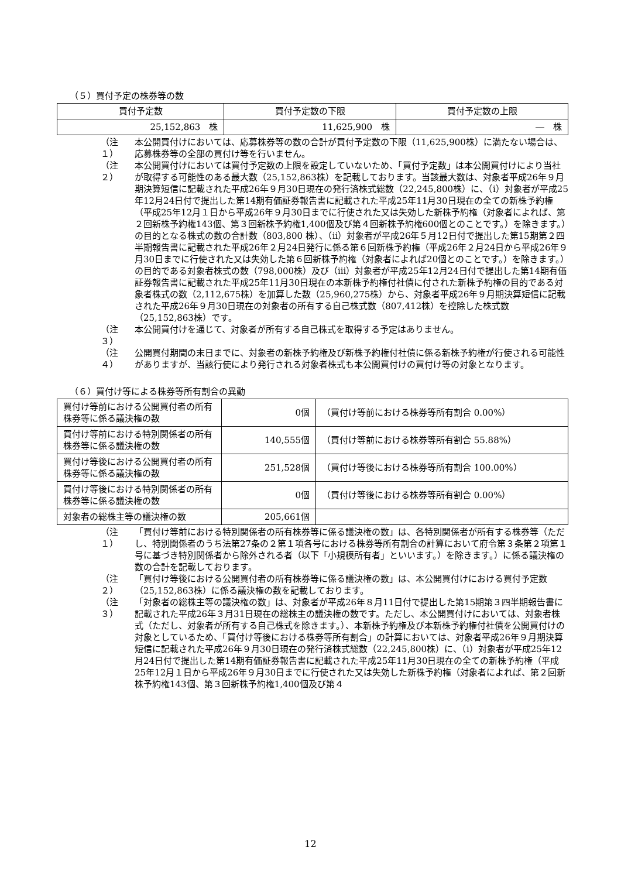（５）買付予定の株券等の数
| 買付予定数 | 買付予定数の下限 | 買付予定数の上限 |
| --- | --- | --- |
| 25,152,863 株 | 11,625,900 株 | ― 株 |
（注１） 本公開買付けにおいては、応募株券等の数の合計が買付予定数の下限（11,625,900株）に満たない場合は、応募株券等の全部の買付け等を行いません。
（注２） 本公開買付けにおいては買付予定数の上限を設定していないため、「買付予定数」は本公開買付けにより当社が取得する可能性のある最大数（25,152,863株）を記載しております。当該最大数は、対象者平成26年９月期決算短信に記載された平成26年９月30日現在の発行済株式総数（22,245,800株）に、（i）対象者が平成25年12月24日付で提出した第14期有価証券報告書に記載された平成25年11月30日現在の全ての新株予約権（平成25年12月１日から平成26年９月30日までに行使された又は失効した新株予約権（対象者によれば、第２回新株予約権143個、第３回新株予約権1,400個及び第４回新株予約権600個とのことです。）を除きます。）の目的となる株式の数の合計数（803,800 株）、（ii）対象者が平成26年５月12日付で提出した第15期第２四半期報告書に記載された平成26年２月24日発行に係る第６回新株予約権（平成26年２月24日から平成26年９月30日までに行使された又は失効した第６回新株予約権（対象者によれば20個とのことです。）を除きます。）の目的である対象者株式の数（798,000株）及び（iii）対象者が平成25年12月24日付で提出した第14期有価証券報告書に記載された平成25年11月30日現在の本新株予約権付社債に付された新株予約権の目的である対象者株式の数（2,112,675株）を加算した数（25,960,275株）から、対象者平成26年９月期決算短信に記載された平成26年９月30日現在の対象者の所有する自己株式数（807,412株）を控除した株式数（25,152,863株）です。
（注３） 本公開買付けを通じて、対象者が所有する自己株式を取得する予定はありません。
（注４） 公開買付期間の末日までに、対象者の新株予約権及び新株予約権付社債に係る新株予約権が行使される可能性がありますが、当該行使により発行される対象者株式も本公開買付けの買付け等の対象となります。
（６）買付け等による株券等所有割合の異動
| 買付け等前における公開買付者の所有株券等に係る議決権の数 | 0個 | （買付け等前における株券等所有割合 0.00%） |
| 買付け等前における特別関係者の所有株券等に係る議決権の数 | 140,555個 | （買付け等前における株券等所有割合 55.88%） |
| 買付け等後における公開買付者の所有株券等に係る議決権の数 | 251,528個 | （買付け等後における株券等所有割合 100.00%） |
| 買付け等後における特別関係者の所有株券等に係る議決権の数 | 0個 | （買付け等後における株券等所有割合 0.00%） |
| 対象者の総株主等の議決権の数 | 205,661個 | |
（注１） 「買付け等前における特別関係者の所有株券等に係る議決権の数」は、各特別関係者が所有する株券等（ただし、特別関係者のうち法第27条の２第１項各号における株券等所有割合の計算において府令第３条第２項第１号に基づき特別関係者から除外される者（以下「小規模所有者」といいます。）を除きます。）に係る議決権の数の合計を記載しております。
（注２） 「買付け等後における公開買付者の所有株券等に係る議決権の数」は、本公開買付けにおける買付予定数（25,152,863株）に係る議決権の数を記載しております。
（注３） 「対象者の総株主等の議決権の数」は、対象者が平成26年８月11日付で提出した第15期第３四半期報告書に記載された平成26年３月31日現在の総株主の議決権の数です。ただし、本公開買付けにおいては、対象者株式（ただし、対象者が所有する自己株式を除きます。）、本新株予約権及び本新株予約権付社債を公開買付けの対象としているため、「買付け等後における株券等所有割合」の計算においては、対象者平成26年９月期決算短信に記載された平成26年９月30日現在の発行済株式総数（22,245,800株）に、（i）対象者が平成25年12月24日付で提出した第14期有価証券報告書に記載された平成25年11月30日現在の全ての新株予約権（平成25年12月１日から平成26年９月30日までに行使された又は失効した新株予約権（対象者によれば、第２回新株予約権143個、第３回新株予約権1,400個及び第４
12